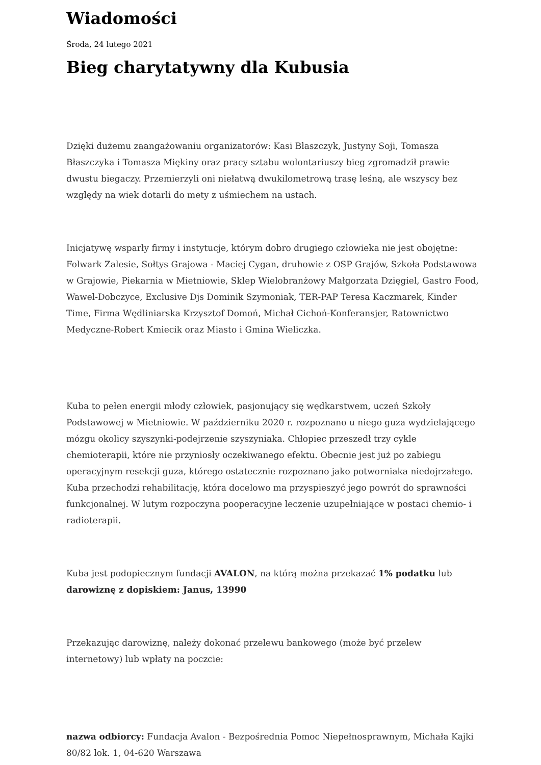Wiadomości
Środa, 24 lutego 2021
Bieg charytatywny dla Kubusia
Dzięki dużemu zaangażowaniu organizatorów: Kasi Błaszczyk, Justyny Soji, Tomasza Błaszczyka i Tomasza Miękiny oraz pracy sztabu wolontariuszy bieg zgromadził prawie dwustu biegaczy. Przemierzyli oni niełatwą dwukilometrową trasę leśną, ale wszyscy bez względy na wiek dotarli do mety z uśmiechem na ustach.
Inicjatywę wsparły firmy i instytucje, którym dobro drugiego człowieka nie jest obojętne: Folwark Zalesie, Sołtys Grajowa - Maciej Cygan, druhowie z OSP Grajów, Szkoła Podstawowa w Grajowie, Piekarnia w Mietniowie, Sklep Wielobranżowy Małgorzata Dzięgiel, Gastro Food, Wawel-Dobczyce, Exclusive Djs Dominik Szymoniak, TER-PAP Teresa Kaczmarek, Kinder Time, Firma Wędliniarska Krzysztof Domoń, Michał Cichoń-Konferansjer, Ratownictwo Medyczne-Robert Kmiecik oraz Miasto i Gmina Wieliczka.
Kuba to pełen energii młody człowiek, pasjonujący się wędkarstwem, uczeń Szkoły Podstawowej w Mietniowie. W październiku 2020 r. rozpoznano u niego guza wydzielającego mózgu okolicy szyszynki-podejrzenie szyszyniaka. Chłopiec przeszedł trzy cykle chemioterapii, które nie przyniosły oczekiwanego efektu. Obecnie jest już po zabiegu operacyjnym resekcji guza, którego ostatecznie rozpoznano jako potworniaka niedojrzałego. Kuba przechodzi rehabilitację, która docelowo ma przyspieszyć jego powrót do sprawności funkcjonalnej. W lutym rozpoczyna pooperacyjne leczenie uzupełniające w postaci chemio- i radioterapii.
Kuba jest podopiecznym fundacji AVALON, na którą można przekazać 1% podatku lub darowiznę z dopiskiem: Janus, 13990
Przekazując darowiznę, należy dokonać przelewu bankowego (może być przelew internetowy) lub wpłaty na poczcie:
nazwa odbiorcy: Fundacja Avalon - Bezpośrednia Pomoc Niepełnosprawnym, Michała Kajki 80/82 lok. 1, 04-620 Warszawa